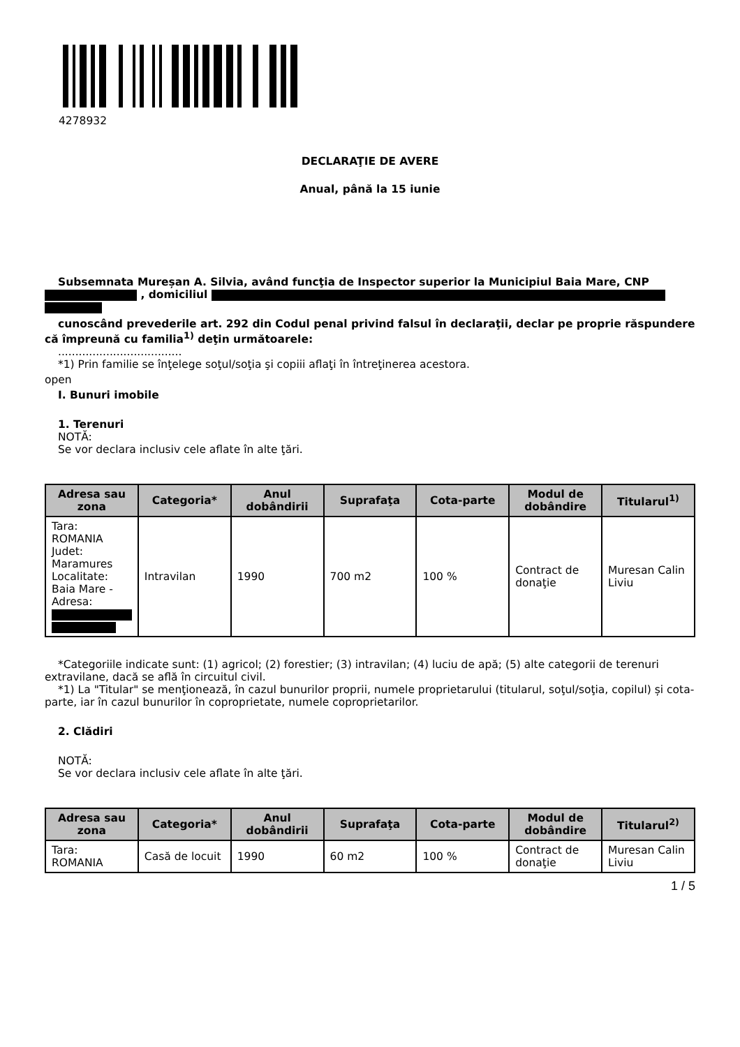4278932
DECLARAŢIE DE AVERE
Anual, până la 15 iunie
Subsemnata Mureșan A. Silvia, având funcţia de Inspector superior la Municipiul Baia Mare, CNP
, domiciliul
cunoscând prevederile art. 292 din Codul penal privind falsul în declaraţii, declar pe proprie răspundere că împreună cu familia<sup>1)</sup> deţin următoarele:
....................................
*1) Prin familie se înţelege soţul/soţia şi copiii aflaţi în întreţinerea acestora.
open
I. Bunuri imobile
1. Terenuri
NOTĂ:
Se vor declara inclusiv cele aflate în alte ţări.
| Adresa sau zona | Categoria* | Anul dobândirii | Suprafaţa | Cota-parte | Modul de dobândire | Titularul<sup>1)</sup> |
| --- | --- | --- | --- | --- | --- | --- |
| Tara: ROMANIA Judet: Maramures Localitate: Baia Mare - Adresa: | Intravilan | 1990 | 700 m2 | 100 % | Contract de donaţie | Muresan Calin Liviu |
*Categoriile indicate sunt: (1) agricol; (2) forestier; (3) intravilan; (4) luciu de apă; (5) alte categorii de terenuri extravilane, dacă se află în circuitul civil.
*1) La "Titular" se menţionează, în cazul bunurilor proprii, numele proprietarului (titularul, soţul/soţia, copilul) și cota-parte, iar în cazul bunurilor în coproprietate, numele coproprietarilor.
2. Clădiri
NOTĂ:
Se vor declara inclusiv cele aflate în alte ţări.
| Adresa sau zona | Categoria* | Anul dobândirii | Suprafaţa | Cota-parte | Modul de dobândire | Titularul<sup>2)</sup> |
| --- | --- | --- | --- | --- | --- | --- |
| Tara: ROMANIA | Casă de locuit | 1990 | 60 m2 | 100 % | Contract de donaţie | Muresan Calin Liviu |
1 / 5